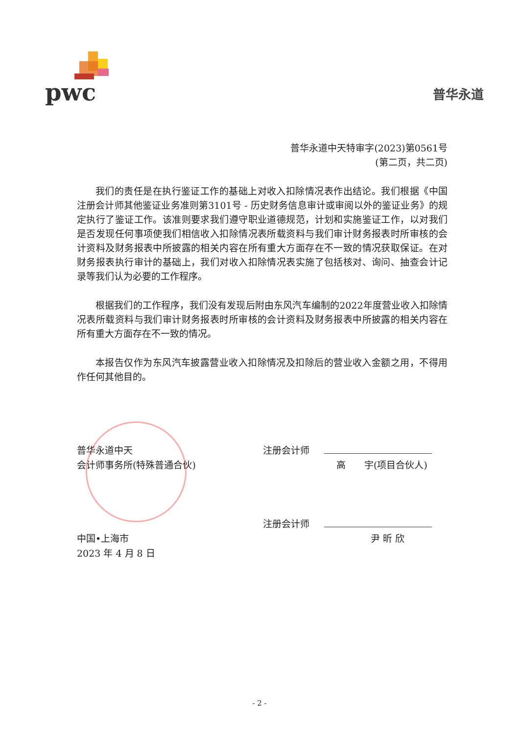pwc
普华永道
普华永道中天特审字(2023)第0561号
(第二页，共二页)
我们的责任是在执行鉴证工作的基础上对收入扣除情况表作出结论。我们根据《中国注册会计师其他鉴证业务准则第3101号 - 历史财务信息审计或审阅以外的鉴证业务》的规定执行了鉴证工作。该准则要求我们遵守职业道德规范，计划和实施鉴证工作，以对我们是否发现任何事项使我们相信收入扣除情况表所载资料与我们审计财务报表时所审核的会计资料及财务报表中所披露的相关内容在所有重大方面存在不一致的情况获取保证。在对财务报表执行审计的基础上，我们对收入扣除情况表实施了包括核对、询问、抽查会计记录等我们认为必要的工作程序。
根据我们的工作程序，我们没有发现后附由东风汽车编制的2022年度营业收入扣除情况表所载资料与我们审计财务报表时所审核的会计资料及财务报表中所披露的相关内容在所有重大方面存在不一致的情况。
本报告仅作为东风汽车披露营业收入扣除情况及扣除后的营业收入金额之用，不得用作任何其他目的。
普华永道中天
会计师事务所(特殊普通合伙)
中国•上海市
2023 年 4 月 8 日
注册会计师
高　　宇(项目合伙人)
注册会计师
尹 昕 欣
- 2 -